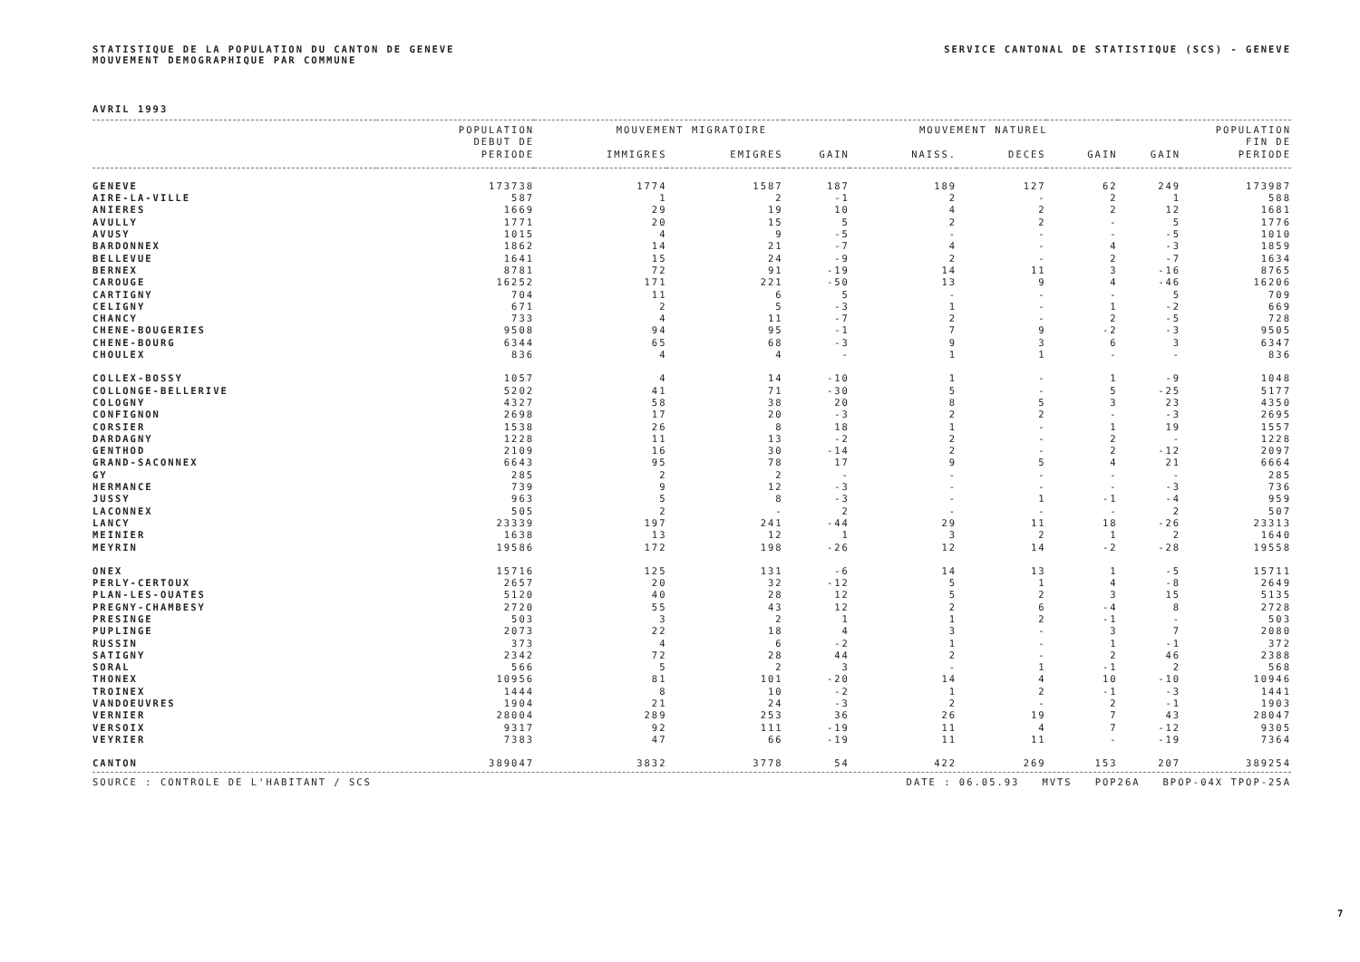STATISTIQUE DE LA POPULATION DU CANTON DE GENEVE
MOUVEMENT DEMOGRAPHIQUE PAR COMMUNE
SERVICE CANTONAL DE STATISTIQUE (SCS) - GENEVE
AVRIL 1993
| | POPULATION | MOUVEMENT MIGRATOIRE | | | MOUVEMENT NATUREL | | | POPULATION | |
| --- | --- | --- | --- | --- | --- | --- | --- | --- | --- |
| | DEBUT DE | | | | | | | | FIN DE |
| | PERIODE | IMMIGRES | EMIGRES | GAIN | NAISS. | DECES | GAIN | GAIN | PERIODE |
| GENEVE | 173738 | 1774 | 1587 | 187 | 189 | 127 | 62 | 249 | 173987 |
| AIRE-LA-VILLE | 587 | 1 | 2 | -1 | 2 | - | 2 | 1 | 588 |
| ANIERES | 1669 | 29 | 19 | 10 | 4 | 2 | 2 | 12 | 1681 |
| AVULLY | 1771 | 20 | 15 | 5 | 2 | 2 | - | 5 | 1776 |
| AVUSY | 1015 | 4 | 9 | -5 | - | - | - | -5 | 1010 |
| BARDONNEX | 1862 | 14 | 21 | -7 | 4 | - | 4 | -3 | 1859 |
| BELLEVUE | 1641 | 15 | 24 | -9 | 2 | - | 2 | -7 | 1634 |
| BERNEX | 8781 | 72 | 91 | -19 | 14 | 11 | 3 | -16 | 8765 |
| CAROUGE | 16252 | 171 | 221 | -50 | 13 | 9 | 4 | -46 | 16206 |
| CARTIGNY | 704 | 11 | 6 | 5 | - | - | - | 5 | 709 |
| CELIGNY | 671 | 2 | 5 | -3 | 1 | - | 1 | -2 | 669 |
| CHANCY | 733 | 4 | 11 | -7 | 2 | - | 2 | -5 | 728 |
| CHENE-BOUGERIES | 9508 | 94 | 95 | -1 | 7 | 9 | -2 | -3 | 9505 |
| CHENE-BOURG | 6344 | 65 | 68 | -3 | 9 | 3 | 6 | 3 | 6347 |
| CHOULEX | 836 | 4 | 4 | - | 1 | 1 | - | - | 836 |
| COLLEX-BOSSY | 1057 | 4 | 14 | -10 | 1 | - | 1 | -9 | 1048 |
| COLLONGE-BELLERIVE | 5202 | 41 | 71 | -30 | 5 | - | 5 | -25 | 5177 |
| COLOGNY | 4327 | 58 | 38 | 20 | 8 | 5 | 3 | 23 | 4350 |
| CONFIGNON | 2698 | 17 | 20 | -3 | 2 | 2 | - | -3 | 2695 |
| CORSIER | 1538 | 26 | 8 | 18 | 1 | - | 1 | 19 | 1557 |
| DARDAGNY | 1228 | 11 | 13 | -2 | 2 | - | 2 | - | 1228 |
| GENTHOD | 2109 | 16 | 30 | -14 | 2 | - | 2 | -12 | 2097 |
| GRAND-SACONNEX | 6643 | 95 | 78 | 17 | 9 | 5 | 4 | 21 | 6664 |
| GY | 285 | 2 | 2 | - | - | - | - | - | 285 |
| HERMANCE | 739 | 9 | 12 | -3 | - | - | - | -3 | 736 |
| JUSSY | 963 | 5 | 8 | -3 | - | 1 | -1 | -4 | 959 |
| LACONNEX | 505 | 2 | - | 2 | - | - | - | 2 | 507 |
| LANCY | 23339 | 197 | 241 | -44 | 29 | 11 | 18 | -26 | 23313 |
| MEINIER | 1638 | 13 | 12 | 1 | 3 | 2 | 1 | 2 | 1640 |
| MEYRIN | 19586 | 172 | 198 | -26 | 12 | 14 | -2 | -28 | 19558 |
| ONEX | 15716 | 125 | 131 | -6 | 14 | 13 | 1 | -5 | 15711 |
| PERLY-CERTOUX | 2657 | 20 | 32 | -12 | 5 | 1 | 4 | -8 | 2649 |
| PLAN-LES-OUATES | 5120 | 40 | 28 | 12 | 5 | 2 | 3 | 15 | 5135 |
| PREGNY-CHAMBESY | 2720 | 55 | 43 | 12 | 2 | 6 | -4 | 8 | 2728 |
| PRESINGE | 503 | 3 | 2 | 1 | 1 | 2 | -1 | - | 503 |
| PUPLINGE | 2073 | 22 | 18 | 4 | 3 | - | 3 | 7 | 2080 |
| RUSSIN | 373 | 4 | 6 | -2 | 1 | - | 1 | -1 | 372 |
| SATIGNY | 2342 | 72 | 28 | 44 | 2 | - | 2 | 46 | 2388 |
| SORAL | 566 | 5 | 2 | 3 | - | 1 | -1 | 2 | 568 |
| THONEX | 10956 | 81 | 101 | -20 | 14 | 4 | 10 | -10 | 10946 |
| TROINEX | 1444 | 8 | 10 | -2 | 1 | 2 | -1 | -3 | 1441 |
| VANDOEUVRES | 1904 | 21 | 24 | -3 | 2 | - | 2 | -1 | 1903 |
| VERNIER | 28004 | 289 | 253 | 36 | 26 | 19 | 7 | 43 | 28047 |
| VERSOIX | 9317 | 92 | 111 | -19 | 11 | 4 | 7 | -12 | 9305 |
| VEYRIER | 7383 | 47 | 66 | -19 | 11 | 11 | - | -19 | 7364 |
| CANTON | 389047 | 3832 | 3778 | 54 | 422 | 269 | 153 | 207 | 389254 |
SOURCE : CONTROLE DE L'HABITANT / SCS DATE : 06.05.93 MVTS POP26A BPOP-04X TPOP-25A
7